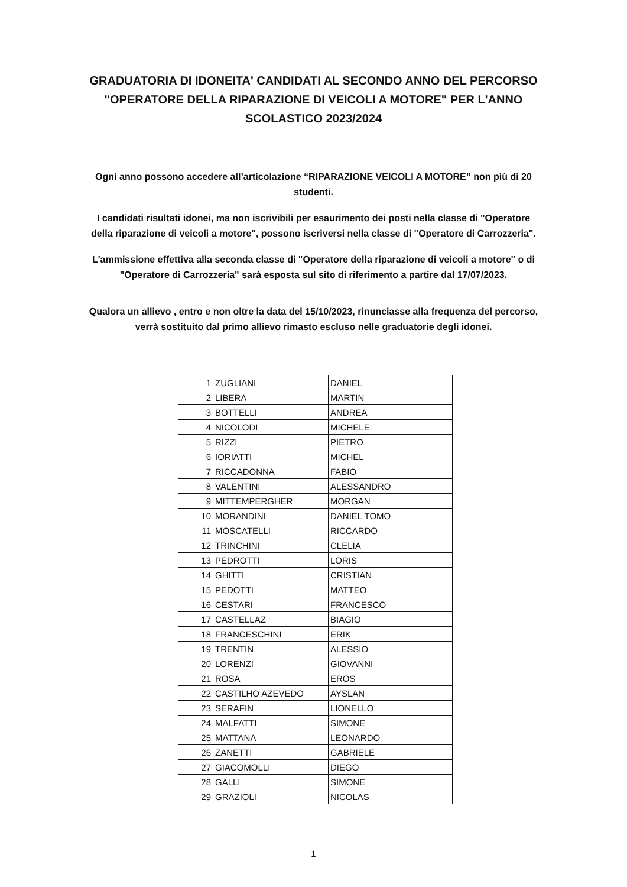GRADUATORIA DI IDONEITA' CANDIDATI AL SECONDO ANNO DEL PERCORSO "OPERATORE DELLA RIPARAZIONE DI VEICOLI A MOTORE" PER L'ANNO SCOLASTICO 2023/2024
Ogni anno possono accedere all’articolazione “RIPARAZIONE VEICOLI A MOTORE” non più di 20 studenti.
I candidati risultati idonei, ma non iscrivibili per esaurimento dei posti nella classe di "Operatore della riparazione di veicoli a motore", possono iscriversi nella classe di "Operatore di Carrozzeria".
L'ammissione effettiva alla seconda classe di "Operatore della riparazione di veicoli a motore" o di "Operatore di Carrozzeria" sarà esposta sul sito di riferimento a partire dal 17/07/2023.
Qualora un allievo , entro e non oltre la data del 15/10/2023, rinunciasse alla frequenza del percorso, verrà sostituito dal primo allievo rimasto escluso nelle graduatorie degli idonei.
| 1 | ZUGLIANI | DANIEL |
| 2 | LIBERA | MARTIN |
| 3 | BOTTELLI | ANDREA |
| 4 | NICOLODI | MICHELE |
| 5 | RIZZI | PIETRO |
| 6 | IORIATTI | MICHEL |
| 7 | RICCADONNA | FABIO |
| 8 | VALENTINI | ALESSANDRO |
| 9 | MITTEMPERGHER | MORGAN |
| 10 | MORANDINI | DANIEL TOMO |
| 11 | MOSCATELLI | RICCARDO |
| 12 | TRINCHINI | CLELIA |
| 13 | PEDROTTI | LORIS |
| 14 | GHITTI | CRISTIAN |
| 15 | PEDOTTI | MATTEO |
| 16 | CESTARI | FRANCESCO |
| 17 | CASTELLAZ | BIAGIO |
| 18 | FRANCESCHINI | ERIK |
| 19 | TRENTIN | ALESSIO |
| 20 | LORENZI | GIOVANNI |
| 21 | ROSA | EROS |
| 22 | CASTILHO AZEVEDO | AYSLAN |
| 23 | SERAFIN | LIONELLO |
| 24 | MALFATTI | SIMONE |
| 25 | MATTANA | LEONARDO |
| 26 | ZANETTI | GABRIELE |
| 27 | GIACOMOLLI | DIEGO |
| 28 | GALLI | SIMONE |
| 29 | GRAZIOLI | NICOLAS |
1